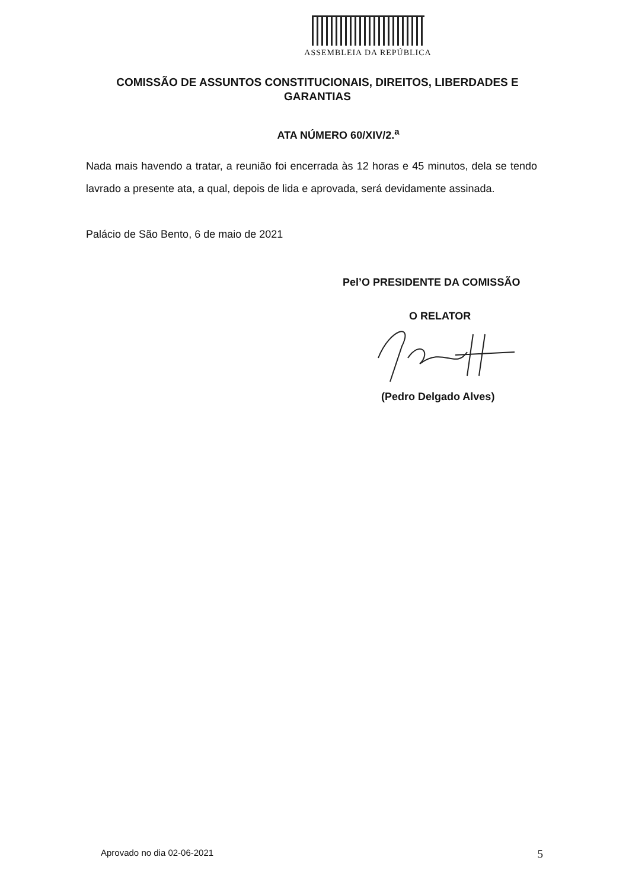ASSEMBLEIA DA REPÚBLICA
COMISSÃO DE ASSUNTOS CONSTITUCIONAIS, DIREITOS, LIBERDADES E GARANTIAS
ATA NÚMERO 60/XIV/2.<sup>a</sup>
Nada mais havendo a tratar, a reunião foi encerrada às 12 horas e 45 minutos, dela se tendo lavrado a presente ata, a qual, depois de lida e aprovada, será devidamente assinada.
Palácio de São Bento, 6 de maio de 2021
Pel’O PRESIDENTE DA COMISSÃO
O RELATOR
(Pedro Delgado Alves)
Aprovado no dia 02-06-2021 5